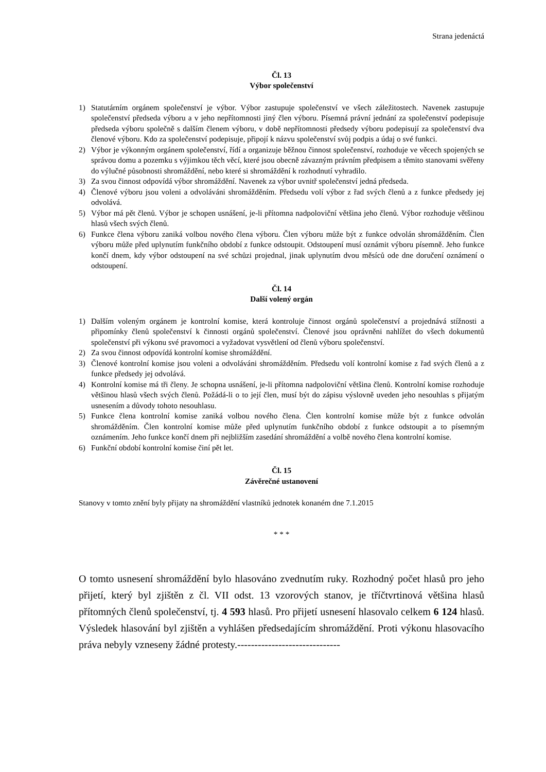Strana jedenáctá
Čl. 13
Výbor společenství
1) Statutárním orgánem společenství je výbor. Výbor zastupuje společenství ve všech záležitostech. Navenek zastupuje společenství předseda výboru a v jeho nepřítomnosti jiný člen výboru. Písemná právní jednání za společenství podepisuje předseda výboru společně s dalším členem výboru, v době nepřítomnosti předsedy výboru podepisují za společenství dva členové výboru. Kdo za společenství podepisuje, připojí k názvu společenství svůj podpis a údaj o své funkci.
2) Výbor je výkonným orgánem společenství, řídí a organizuje běžnou činnost společenství, rozhoduje ve věcech spojených se správou domu a pozemku s výjimkou těch věcí, které jsou obecně závazným právním předpisem a těmito stanovami svěřeny do výlučné působnosti shromáždění, nebo které si shromáždění k rozhodnutí vyhradilo.
3) Za svou činnost odpovídá výbor shromáždění. Navenek za výbor uvnitř společenství jedná předseda.
4) Členové výboru jsou voleni a odvoláváni shromážděním. Předsedu volí výbor z řad svých členů a z funkce předsedy jej odvolává.
5) Výbor má pět členů. Výbor je schopen usnášení, je-li přítomna nadpoloviční většina jeho členů. Výbor rozhoduje většinou hlasů všech svých členů.
6) Funkce člena výboru zaniká volbou nového člena výboru. Člen výboru může být z funkce odvolán shromážděním. Člen výboru může před uplynutím funkčního období z funkce odstoupit. Odstoupení musí oznámit výboru písemně. Jeho funkce končí dnem, kdy výbor odstoupení na své schůzi projednal, jinak uplynutím dvou měsíců ode dne doručení oznámení o odstoupení.
Čl. 14
Další volený orgán
1) Dalším voleným orgánem je kontrolní komise, která kontroluje činnost orgánů společenství a projednává stížnosti a připomínky členů společenství k činnosti orgánů společenství. Členové jsou oprávněni nahlížet do všech dokumentů společenství při výkonu své pravomoci a vyžadovat vysvětlení od členů výboru společenství.
2) Za svou činnost odpovídá kontrolní komise shromáždění.
3) Členové kontrolní komise jsou voleni a odvoláváni shromážděním. Předsedu volí kontrolní komise z řad svých členů a z funkce předsedy jej odvolává.
4) Kontrolní komise má tři členy. Je schopna usnášení, je-li přítomna nadpoloviční většina členů. Kontrolní komise rozhoduje většinou hlasů všech svých členů. Požádá-li o to její člen, musí být do zápisu výslovně uveden jeho nesouhlas s přijatým usnesením a důvody tohoto nesouhlasu.
5) Funkce člena kontrolní komise zaniká volbou nového člena. Člen kontrolní komise může být z funkce odvolán shromážděním. Člen kontrolní komise může před uplynutím funkčního období z funkce odstoupit a to písemným oznámením. Jeho funkce končí dnem při nejbližším zasedání shromáždění a volbě nového člena kontrolní komise.
6) Funkční období kontrolní komise činí pět let.
Čl. 15
Závěrečné ustanovení
Stanovy v tomto znění byly přijaty na shromáždění vlastníků jednotek konaném dne 7.1.2015
* * *
O tomto usnesení shromáždění bylo hlasováno zvednutím ruky. Rozhodný počet hlasů pro jeho přijetí, který byl zjištěn z čl. VII odst. 13 vzorových stanov, je tříčtvrtinová většina hlasů přítomných členů společenství, tj. 4 593 hlasů. Pro přijetí usnesení hlasovalo celkem 6 124 hlasů. Výsledek hlasování byl zjištěn a vyhlášen předsedajícím shromáždění. Proti výkonu hlasovacího práva nebyly vzneseny žádné protesty.------------------------------